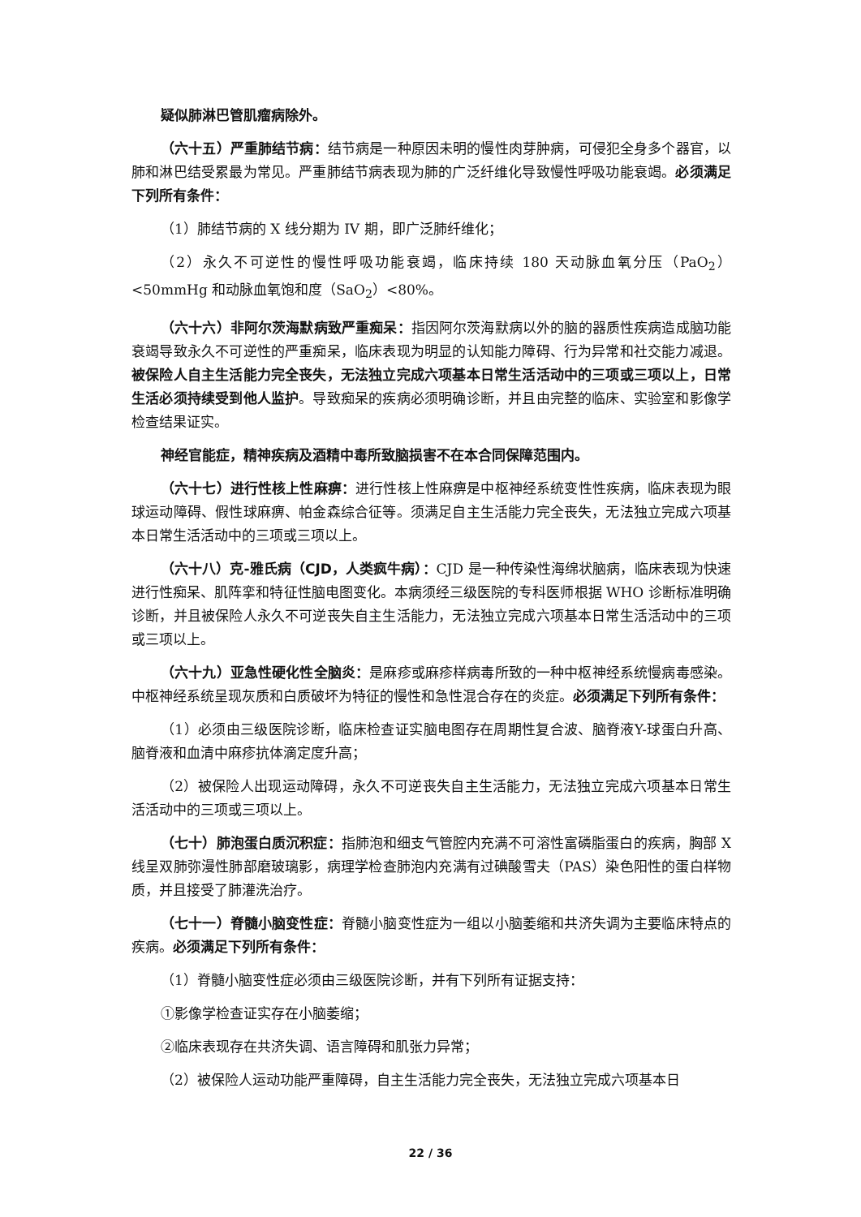疑似肺淋巴管肌瘤病除外。
（六十五）严重肺结节病：结节病是一种原因未明的慢性肉芽肿病，可侵犯全身多个器官，以肺和淋巴结受累最为常见。严重肺结节病表现为肺的广泛纤维化导致慢性呼吸功能衰竭。必须满足下列所有条件：
（1）肺结节病的 X 线分期为 IV 期，即广泛肺纤维化；
（2）永久不可逆性的慢性呼吸功能衰竭，临床持续 180 天动脉血氧分压（PaO<sub>2</sub>）<50mmHg 和动脉血氧饱和度（SaO<sub>2</sub>）<80%。
（六十六）非阿尔茨海默病致严重痴呆：指因阿尔茨海默病以外的脑的器质性疾病造成脑功能衰竭导致永久不可逆性的严重痴呆，临床表现为明显的认知能力障碍、行为异常和社交能力减退。被保险人自主生活能力完全丧失，无法独立完成六项基本日常生活活动中的三项或三项以上，日常生活必须持续受到他人监护。导致痴呆的疾病必须明确诊断，并且由完整的临床、实验室和影像学检查结果证实。
神经官能症，精神疾病及酒精中毒所致脑损害不在本合同保障范围内。
（六十七）进行性核上性麻痹：进行性核上性麻痹是中枢神经系统变性性疾病，临床表现为眼球运动障碍、假性球麻痹、帕金森综合征等。须满足自主生活能力完全丧失，无法独立完成六项基本日常生活活动中的三项或三项以上。
（六十八）克-雅氏病（CJD，人类疯牛病）：CJD 是一种传染性海绵状脑病，临床表现为快速进行性痴呆、肌阵挛和特征性脑电图变化。本病须经三级医院的专科医师根据 WHO 诊断标准明确诊断，并且被保险人永久不可逆丧失自主生活能力，无法独立完成六项基本日常生活活动中的三项或三项以上。
（六十九）亚急性硬化性全脑炎：是麻疹或麻疹样病毒所致的一种中枢神经系统慢病毒感染。中枢神经系统呈现灰质和白质破坏为特征的慢性和急性混合存在的炎症。必须满足下列所有条件：
（1）必须由三级医院诊断，临床检查证实脑电图存在周期性复合波、脑脊液Y-球蛋白升高、脑脊液和血清中麻疹抗体滴定度升高；
（2）被保险人出现运动障碍，永久不可逆丧失自主生活能力，无法独立完成六项基本日常生活活动中的三项或三项以上。
（七十）肺泡蛋白质沉积症：指肺泡和细支气管腔内充满不可溶性富磷脂蛋白的疾病，胸部 X 线呈双肺弥漫性肺部磨玻璃影，病理学检查肺泡内充满有过碘酸雪夫（PAS）染色阳性的蛋白样物质，并且接受了肺灌洗治疗。
（七十一）脊髓小脑变性症：脊髓小脑变性症为一组以小脑萎缩和共济失调为主要临床特点的疾病。必须满足下列所有条件：
（1）脊髓小脑变性症必须由三级医院诊断，并有下列所有证据支持：
①影像学检查证实存在小脑萎缩；
②临床表现存在共济失调、语言障碍和肌张力异常；
（2）被保险人运动功能严重障碍，自主生活能力完全丧失，无法独立完成六项基本日
22 / 36